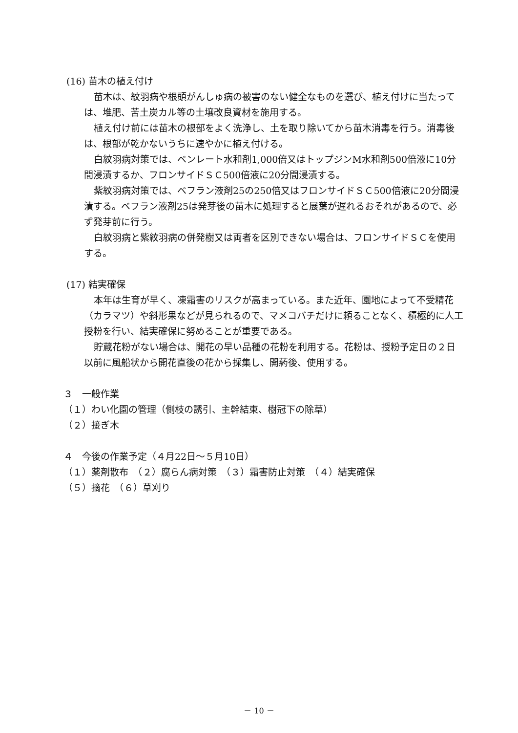(16) 苗木の植え付け
苗木は、紋羽病や根頭がんしゅ病の被害のない健全なものを選び、植え付けに当たっては、堆肥、苦土炭カル等の土壌改良資材を施用する。
植え付け前には苗木の根部をよく洗浄し、土を取り除いてから苗木消毒を行う。消毒後は、根部が乾かないうちに速やかに植え付ける。
白紋羽病対策では、ベンレート水和剤1,000倍又はトップジンM水和剤500倍液に10分間浸漬するか、フロンサイドＳＣ500倍液に20分間浸漬する。
紫紋羽病対策では、ベフラン液剤25の250倍又はフロンサイドＳＣ500倍液に20分間浸漬する。ベフラン液剤25は発芽後の苗木に処理すると展葉が遅れるおそれがあるので、必ず発芽前に行う。
白紋羽病と紫紋羽病の併発樹又は両者を区別できない場合は、フロンサイドＳＣを使用する。
(17) 結実確保
本年は生育が早く、凍霜害のリスクが高まっている。また近年、園地によって不受精花（カラマツ）や斜形果などが見られるので、マメコバチだけに頼ることなく、積極的に人工授粉を行い、結実確保に努めることが重要である。
貯蔵花粉がない場合は、開花の早い品種の花粉を利用する。花粉は、授粉予定日の２日以前に風船状から開花直後の花から採集し、開葯後、使用する。
３　一般作業
（１）わい化園の管理（側枝の誘引、主幹結束、樹冠下の除草）
（２）接ぎ木
４　今後の作業予定（４月22日～５月10日）
（１）薬剤散布　（２）腐らん病対策　（３）霜害防止対策　（４）結実確保
（５）摘花　（６）草刈り
－ 10 －